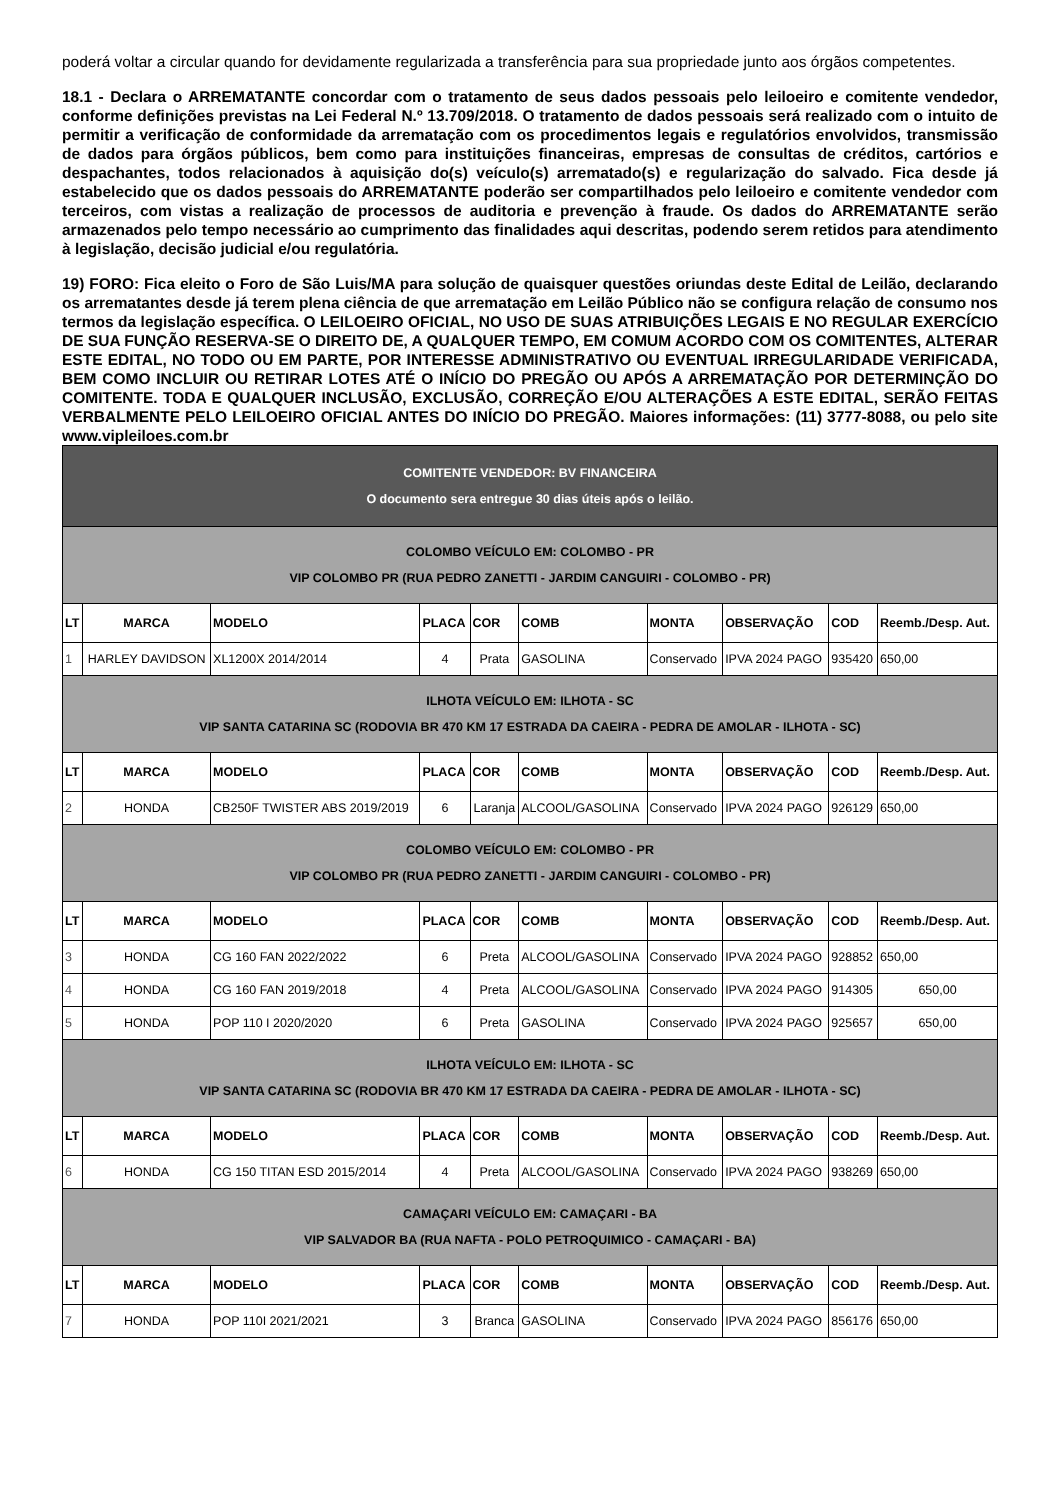poderá voltar a circular quando for devidamente regularizada a transferência para sua propriedade junto aos órgãos competentes.
18.1 - Declara o ARREMATANTE concordar com o tratamento de seus dados pessoais pelo leiloeiro e comitente vendedor, conforme definições previstas na Lei Federal N.º 13.709/2018. O tratamento de dados pessoais será realizado com o intuito de permitir a verificação de conformidade da arrematação com os procedimentos legais e regulatórios envolvidos, transmissão de dados para órgãos públicos, bem como para instituições financeiras, empresas de consultas de créditos, cartórios e despachantes, todos relacionados à aquisição do(s) veículo(s) arrematado(s) e regularização do salvado. Fica desde já estabelecido que os dados pessoais do ARREMATANTE poderão ser compartilhados pelo leiloeiro e comitente vendedor com terceiros, com vistas a realização de processos de auditoria e prevenção à fraude. Os dados do ARREMATANTE serão armazenados pelo tempo necessário ao cumprimento das finalidades aqui descritas, podendo serem retidos para atendimento à legislação, decisão judicial e/ou regulatória.
19) FORO: Fica eleito o Foro de São Luis/MA para solução de quaisquer questões oriundas deste Edital de Leilão, declarando os arrematantes desde já terem plena ciência de que arrematação em Leilão Público não se configura relação de consumo nos termos da legislação específica. O LEILOEIRO OFICIAL, NO USO DE SUAS ATRIBUIÇÕES LEGAIS E NO REGULAR EXERCÍCIO DE SUA FUNÇÃO RESERVA-SE O DIREITO DE, A QUALQUER TEMPO, EM COMUM ACORDO COM OS COMITENTES, ALTERAR ESTE EDITAL, NO TODO OU EM PARTE, POR INTERESSE ADMINISTRATIVO OU EVENTUAL IRREGULARIDADE VERIFICADA, BEM COMO INCLUIR OU RETIRAR LOTES ATÉ O INÍCIO DO PREGÃO OU APÓS A ARREMATAÇÃO POR DETERMINÇÃO DO COMITENTE. TODA E QUALQUER INCLUSÃO, EXCLUSÃO, CORREÇÃO E/OU ALTERAÇÕES A ESTE EDITAL, SERÃO FEITAS VERBALMENTE PELO LEILOEIRO OFICIAL ANTES DO INÍCIO DO PREGÃO. Maiores informações: (11) 3777-8088, ou pelo site www.vipleiloes.com.br
| COMITENTE VENDEDOR: BV FINANCEIRA O documento sera entregue 30 dias úteis após o leilão. | | | | | | | | | |
| COLOMBO VEÍCULO EM: COLOMBO - PR VIP COLOMBO PR (RUA PEDRO ZANETTI - JARDIM CANGUIRI - COLOMBO - PR) | | | | | | | | | |
| LT | MARCA | MODELO | PLACA | COR | COMB | MONTA | OBSERVAÇÃO | COD | Reemb./Desp. Aut. |
| 1 | HARLEY DAVIDSON | XL1200X 2014/2014 | 4 | Prata | GASOLINA | Conservado | IPVA 2024 PAGO | 935420 | 650,00 |
| ILHOTA VEÍCULO EM: ILHOTA - SC VIP SANTA CATARINA SC (RODOVIA BR 470 KM 17 ESTRADA DA CAEIRA - PEDRA DE AMOLAR - ILHOTA - SC) | | | | | | | | | |
| LT | MARCA | MODELO | PLACA | COR | COMB | MONTA | OBSERVAÇÃO | COD | Reemb./Desp. Aut. |
| 2 | HONDA | CB250F TWISTER ABS 2019/2019 | 6 | Laranja | ALCOOL/GASOLINA | Conservado | IPVA 2024 PAGO | 926129 | 650,00 |
| COLOMBO VEÍCULO EM: COLOMBO - PR VIP COLOMBO PR (RUA PEDRO ZANETTI - JARDIM CANGUIRI - COLOMBO - PR) | | | | | | | | | |
| LT | MARCA | MODELO | PLACA | COR | COMB | MONTA | OBSERVAÇÃO | COD | Reemb./Desp. Aut. |
| 3 | HONDA | CG 160 FAN 2022/2022 | 6 | Preta | ALCOOL/GASOLINA | Conservado | IPVA 2024 PAGO | 928852 | 650,00 |
| 4 | HONDA | CG 160 FAN 2019/2018 | 4 | Preta | ALCOOL/GASOLINA | Conservado | IPVA 2024 PAGO | 914305 | 650,00 |
| 5 | HONDA | POP 110 I 2020/2020 | 6 | Preta | GASOLINA | Conservado | IPVA 2024 PAGO | 925657 | 650,00 |
| ILHOTA VEÍCULO EM: ILHOTA - SC VIP SANTA CATARINA SC (RODOVIA BR 470 KM 17 ESTRADA DA CAEIRA - PEDRA DE AMOLAR - ILHOTA - SC) | | | | | | | | | |
| LT | MARCA | MODELO | PLACA | COR | COMB | MONTA | OBSERVAÇÃO | COD | Reemb./Desp. Aut. |
| 6 | HONDA | CG 150 TITAN ESD 2015/2014 | 4 | Preta | ALCOOL/GASOLINA | Conservado | IPVA 2024 PAGO | 938269 | 650,00 |
| CAMAÇARI VEÍCULO EM: CAMAÇARI - BA VIP SALVADOR BA (RUA NAFTA - POLO PETROQUIMICO - CAMAÇARI - BA) | | | | | | | | | |
| LT | MARCA | MODELO | PLACA | COR | COMB | MONTA | OBSERVAÇÃO | COD | Reemb./Desp. Aut. |
| 7 | HONDA | POP 110I 2021/2021 | 3 | Branca | GASOLINA | Conservado | IPVA 2024 PAGO | 856176 | 650,00 |